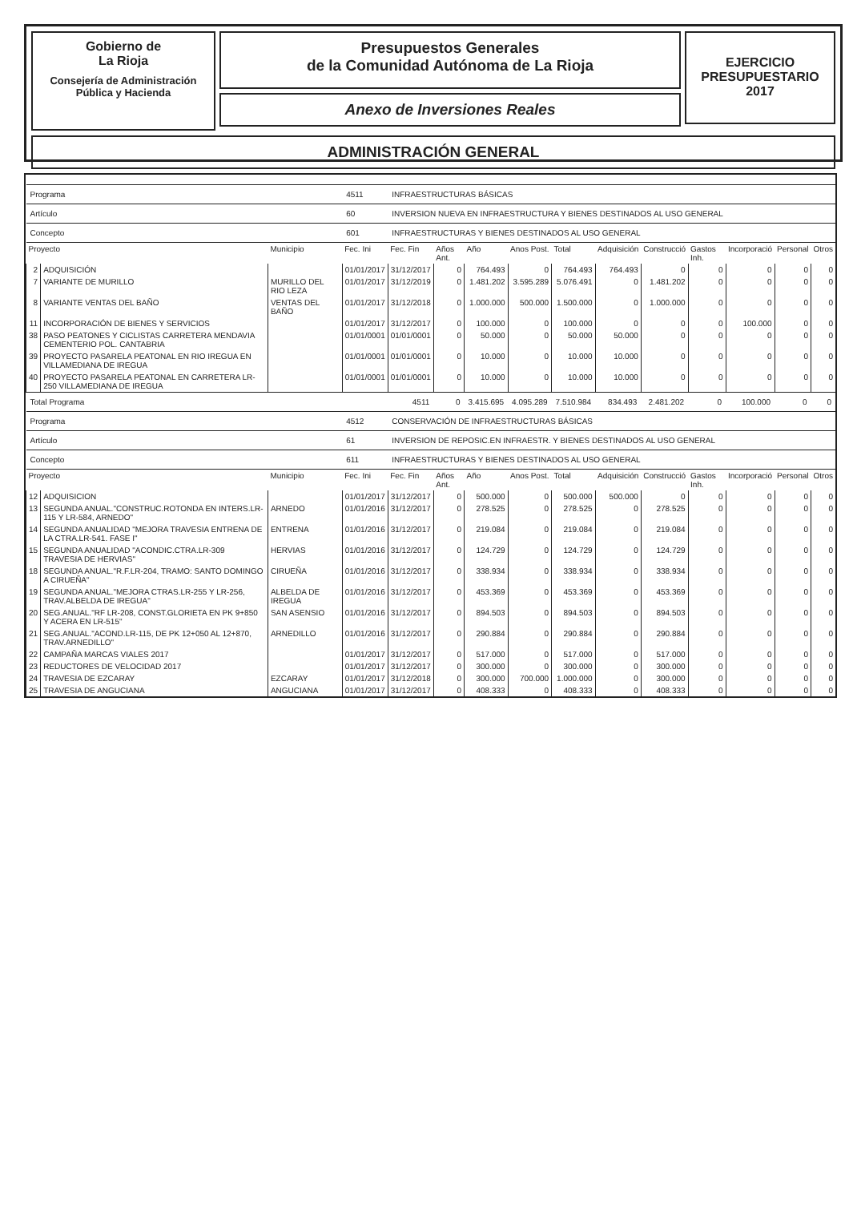Gobierno de
La Rioja
Consejería de Administración
Pública y Hacienda
Presupuestos Generales
de la Comunidad Autónoma de La Rioja
Anexo de Inversiones Reales
EJERCICIO
PRESUPUESTARIO
2017
ADMINISTRACIÓN GENERAL
| Programa | | | 4511 | INFRAESTRUCTURAS BÁSICAS | | | | | | | | | | |
| Artículo | | | 60 | INVERSION NUEVA EN INFRAESTRUCTURA Y BIENES DESTINADOS AL USO GENERAL | | | | | | | | | | |
| Concepto | | | 601 | INFRAESTRUCTURAS Y BIENES DESTINADOS AL USO GENERAL | | | | | | | | | | |
| Proyecto | | Municipio | Fec. Ini | Fec. Fin | Años Ant. | Año | Anos Post. | Total | Adquisición | Construcció | Gastos Inh. | Incorporació | Personal | Otros |
| 2 | ADQUISICIÓN | | 01/01/2017 | 31/12/2017 | 0 | 764.493 | 0 | 764.493 | 764.493 | 0 | 0 | 0 | 0 | 0 |
| 7 | VARIANTE DE MURILLO | MURILLO DEL RIO LEZA | 01/01/2017 | 31/12/2019 | 0 | 1.481.202 | 3.595.289 | 5.076.491 | 0 | 1.481.202 | 0 | 0 | 0 | 0 |
| 8 | VARIANTE VENTAS DEL BAÑO | VENTAS DEL BAÑO | 01/01/2017 | 31/12/2018 | 0 | 1.000.000 | 500.000 | 1.500.000 | 0 | 1.000.000 | 0 | 0 | 0 | 0 |
| 11 | INCORPORACIÓN DE BIENES Y SERVICIOS | | 01/01/2017 | 31/12/2017 | 0 | 100.000 | 0 | 100.000 | 0 | 0 | 0 | 100.000 | 0 | 0 |
| 38 | PASO PEATONES Y CICLISTAS CARRETERA MENDAVIA CEMENTERIO POL. CANTABRIA | | 01/01/0001 | 01/01/0001 | 0 | 50.000 | 0 | 50.000 | 50.000 | 0 | 0 | 0 | 0 | 0 |
| 39 | PROYECTO PASARELA PEATONAL EN RIO IREGUA EN VILLAMEDIANA DE IREGUA | | 01/01/0001 | 01/01/0001 | 0 | 10.000 | 0 | 10.000 | 10.000 | 0 | 0 | 0 | 0 | 0 |
| 40 | PROYECTO PASARELA PEATONAL EN CARRETERA LR-250 VILLAMEDIANA DE IREGUA | | 01/01/0001 | 01/01/0001 | 0 | 10.000 | 0 | 10.000 | 10.000 | 0 | 0 | 0 | 0 | 0 |
| Total Programa | | | 4511 | | 0 | 3.415.695 | 4.095.289 | 7.510.984 | 834.493 | 2.481.202 | 0 | 100.000 | 0 | 0 |
| Programa | | | 4512 | CONSERVACIÓN DE INFRAESTRUCTURAS BÁSICAS | | | | | | | | | | |
| Artículo | | | 61 | INVERSION DE REPOSIC.EN INFRAESTR. Y BIENES DESTINADOS AL USO GENERAL | | | | | | | | | | |
| Concepto | | | 611 | INFRAESTRUCTURAS Y BIENES DESTINADOS AL USO GENERAL | | | | | | | | | | |
| Proyecto | | Municipio | Fec. Ini | Fec. Fin | Años Ant. | Año | Anos Post. | Total | Adquisición | Construcció | Gastos Inh. | Incorporació | Personal | Otros |
| 12 | ADQUISICION | | 01/01/2017 | 31/12/2017 | 0 | 500.000 | 0 | 500.000 | 500.000 | 0 | 0 | 0 | 0 | 0 |
| 13 | SEGUNDA ANUAL."CONSTRUC.ROTONDA EN INTERS.LR-115 Y LR-584, ARNEDO" | ARNEDO | 01/01/2016 | 31/12/2017 | 0 | 278.525 | 0 | 278.525 | 0 | 278.525 | 0 | 0 | 0 | 0 |
| 14 | SEGUNDA ANUALIDAD "MEJORA TRAVESIA ENTRENA DE LA CTRA.LR-541. FASE I" | ENTRENA | 01/01/2016 | 31/12/2017 | 0 | 219.084 | 0 | 219.084 | 0 | 219.084 | 0 | 0 | 0 | 0 |
| 15 | SEGUNDA ANUALIDAD "ACONDIC.CTRA.LR-309 TRAVESIA DE HERVIAS" | HERVIAS | 01/01/2016 | 31/12/2017 | 0 | 124.729 | 0 | 124.729 | 0 | 124.729 | 0 | 0 | 0 | 0 |
| 18 | SEGUNDA ANUAL."R.F.LR-204, TRAMO: SANTO DOMINGO A CIRUEÑA" | CIRUEÑA | 01/01/2016 | 31/12/2017 | 0 | 338.934 | 0 | 338.934 | 0 | 338.934 | 0 | 0 | 0 | 0 |
| 19 | SEGUNDA ANUAL."MEJORA CTRAS.LR-255 Y LR-256, TRAV.ALBELDA DE IREGUA" | ALBELDA DE IREGUA | 01/01/2016 | 31/12/2017 | 0 | 453.369 | 0 | 453.369 | 0 | 453.369 | 0 | 0 | 0 | 0 |
| 20 | SEG.ANUAL."RF LR-208, CONST.GLORIETA EN PK 9+850 Y ACERA EN LR-515" | SAN ASENSIO | 01/01/2016 | 31/12/2017 | 0 | 894.503 | 0 | 894.503 | 0 | 894.503 | 0 | 0 | 0 | 0 |
| 21 | SEG.ANUAL."ACOND.LR-115, DE PK 12+050 AL 12+870, TRAV.ARNEDILLO" | ARNEDILLO | 01/01/2016 | 31/12/2017 | 0 | 290.884 | 0 | 290.884 | 0 | 290.884 | 0 | 0 | 0 | 0 |
| 22 | CAMPAÑA MARCAS VIALES 2017 | | 01/01/2017 | 31/12/2017 | 0 | 517.000 | 0 | 517.000 | 0 | 517.000 | 0 | 0 | 0 | 0 |
| 23 | REDUCTORES DE VELOCIDAD 2017 | | 01/01/2017 | 31/12/2017 | 0 | 300.000 | 0 | 300.000 | 0 | 300.000 | 0 | 0 | 0 | 0 |
| 24 | TRAVESIA DE EZCARAY | EZCARAY | 01/01/2017 | 31/12/2018 | 0 | 300.000 | 700.000 | 1.000.000 | 0 | 300.000 | 0 | 0 | 0 | 0 |
| 25 | TRAVESIA DE ANGUCIANA | ANGUCIANA | 01/01/2017 | 31/12/2017 | 0 | 408.333 | 0 | 408.333 | 0 | 408.333 | 0 | 0 | 0 | 0 |